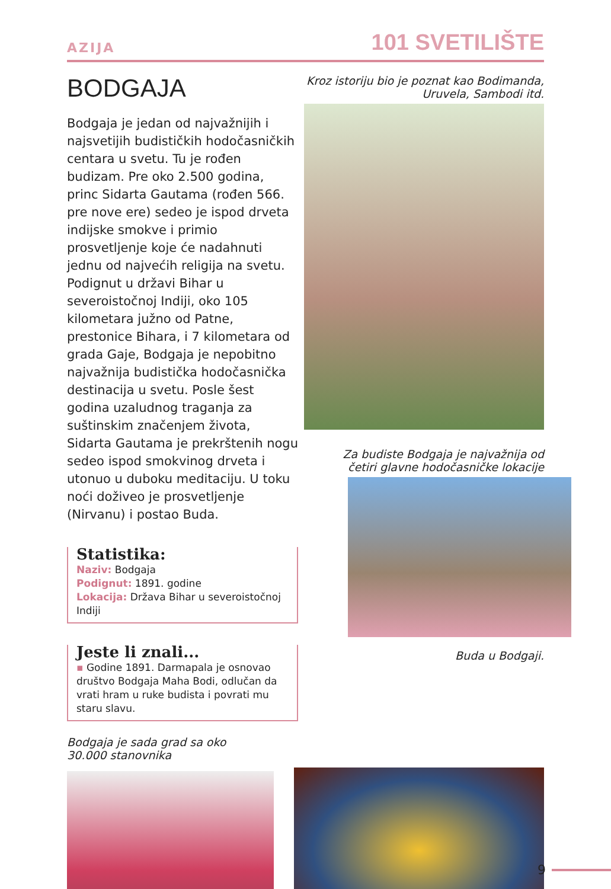AZIJA 101 SVETILIŠTE
BODGAJA
Bodgaja je jedan od najvažnijih i najsvetijih budističkih hodočasničkih centara u svetu. Tu je rođen budizam. Pre oko 2.500 godina, princ Sidarta Gautama (rođen 566. pre nove ere) sedeo je ispod drveta indijske smokve i primio prosvetljenje koje će nadahnuti jednu od najvećih religija na svetu. Podignut u državi Bihar u severoistočnoj Indiji, oko 105 kilometara južno od Patne, prestonice Bihara, i 7 kilometara od grada Gaje, Bodgaja je nepobitno najvažnija budistička hodočasnička destinacija u svetu. Posle šest godina uzaludnog traganja za suštinskim značenjem života, Sidarta Gautama je prekrštenih nogu sedeo ispod smokvinog drveta i utonuo u duboku meditaciju. U toku noći doživeo je prosvetljenje (Nirvanu) i postao Buda.
Statistika:
Naziv: Bodgaja
Podignut: 1891. godine
Lokacija: Država Bihar u severoistočnoj Indiji
Jeste li znali...
▪ Godine 1891. Darmapala je osnovao društvo Bodgaja Maha Bodi, odlučan da vrati hram u ruke budista i povrati mu staru slavu.
Bodgaja je sada grad sa oko
30.000 stanovnika
Kroz istoriju bio je poznat kao Bodimanda,
Uruvela, Sambodi itd.
Za budiste Bodgaja je najvažnija od
četiri glavne hodočasničke lokacije
Buda u Bodgaji.
9